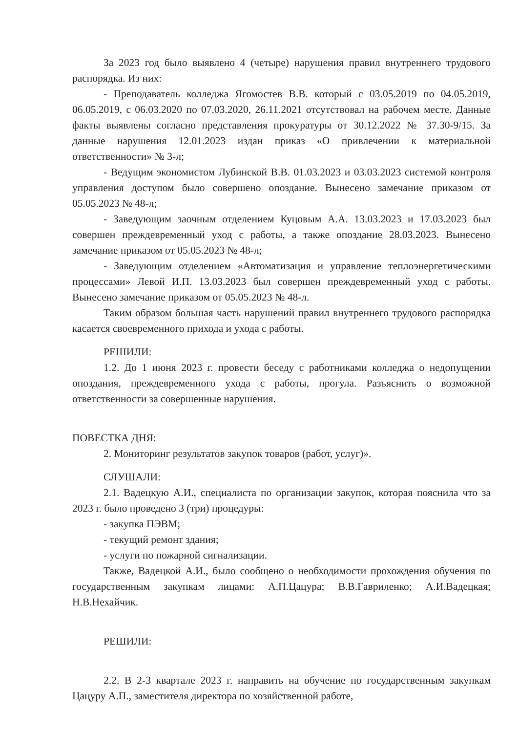За 2023 год было выявлено 4 (четыре) нарушения правил внутреннего трудового распорядка. Из них:
- Преподаватель колледжа Ягомостев В.В. который с 03.05.2019 по 04.05.2019, 06.05.2019, с 06.03.2020 по 07.03.2020, 26.11.2021 отсутствовал на рабочем месте. Данные факты выявлены согласно представления прокуратуры от 30.12.2022 № 37.30-9/15. За данные нарушения 12.01.2023 издан приказ «О привлечении к материальной ответственности» № 3-л;
- Ведущим экономистом Лубинской В.В. 01.03.2023 и 03.03.2023 системой контроля управления доступом было совершено опоздание. Вынесено замечание приказом от 05.05.2023 № 48-л;
- Заведующим заочным отделением Куцовым А.А. 13.03.2023 и 17.03.2023 был совершен преждевременный уход с работы, а также опоздание 28.03.2023. Вынесено замечание приказом от 05.05.2023 № 48-л;
- Заведующим отделением «Автоматизация и управление теплоэнергетическими процессами» Левой И.П. 13.03.2023 был совершен преждевременный уход с работы. Вынесено замечание приказом от 05.05.2023 № 48-л.
Таким образом большая часть нарушений правил внутреннего трудового распорядка касается своевременного прихода и ухода с работы.
РЕШИЛИ:
1.2. До 1 июня 2023 г. провести беседу с работниками колледжа о недопущении опоздания, преждевременного ухода с работы, прогула. Разъяснить о возможной ответственности за совершенные нарушения.
ПОВЕСТКА ДНЯ:
2. Мониторинг результатов закупок товаров (работ, услуг)».
СЛУШАЛИ:
2.1. Вадецкую А.И., специалиста по организации закупок, которая пояснила что за 2023 г. было проведено 3 (три) процедуры:
- закупка ПЭВМ;
- текущий ремонт здания;
- услуги по пожарной сигнализации.
Также, Вадецкой А.И., было сообщено о необходимости прохождения обучения по государственным закупкам лицами: А.П.Цацура; В.В.Гавриленко; А.И.Вадецкая; Н.В.Нехайчик.
РЕШИЛИ:
2.2. В 2-3 квартале 2023 г. направить на обучение по государственным закупкам Цацуру А.П., заместителя директора по хозяйственной работе,